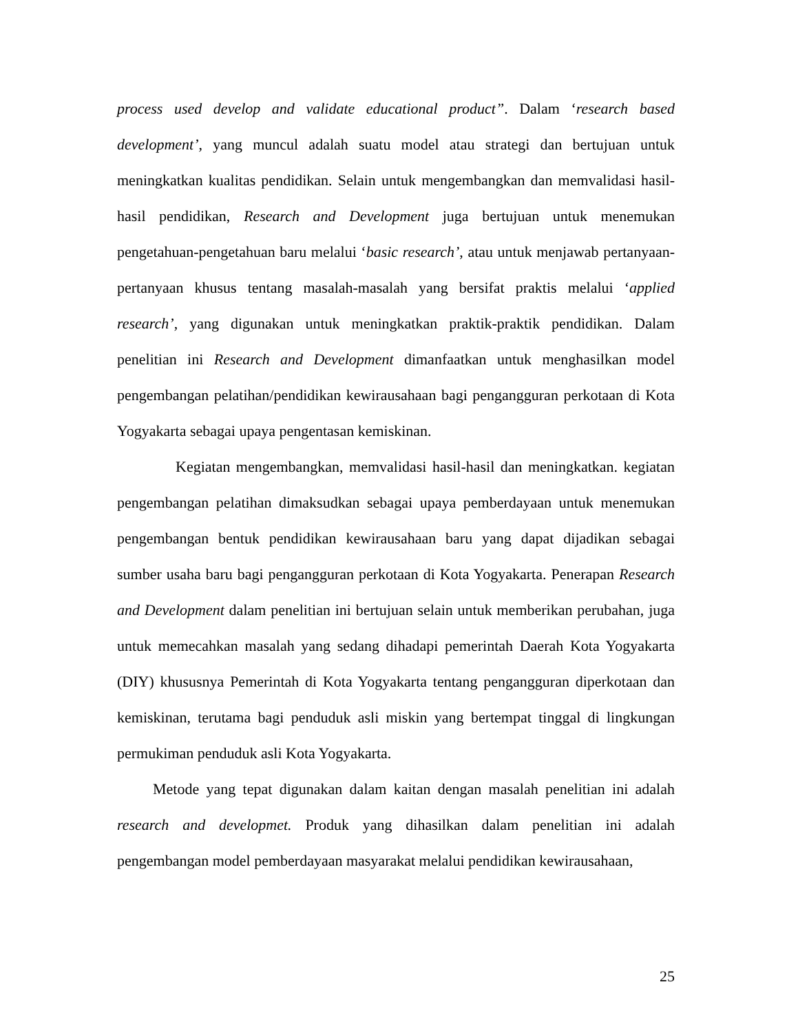process used develop and validate educational product”. Dalam ‘research based development’, yang muncul adalah suatu model atau strategi dan bertujuan untuk meningkatkan kualitas pendidikan. Selain untuk mengembangkan dan memvalidasi hasil-hasil pendidikan, Research and Development juga bertujuan untuk menemukan pengetahuan-pengetahuan baru melalui ‘basic research’, atau untuk menjawab pertanyaan-pertanyaan khusus tentang masalah-masalah yang bersifat praktis melalui ‘applied research’, yang digunakan untuk meningkatkan praktik-praktik pendidikan. Dalam penelitian ini Research and Development dimanfaatkan untuk menghasilkan model pengembangan pelatihan/pendidikan kewirausahaan bagi pengangguran perkotaan di Kota Yogyakarta sebagai upaya pengentasan kemiskinan.
Kegiatan mengembangkan, memvalidasi hasil-hasil dan meningkatkan. kegiatan pengembangan pelatihan dimaksudkan sebagai upaya pemberdayaan untuk menemukan pengembangan bentuk pendidikan kewirausahaan baru yang dapat dijadikan sebagai sumber usaha baru bagi pengangguran perkotaan di Kota Yogyakarta. Penerapan Research and Development dalam penelitian ini bertujuan selain untuk memberikan perubahan, juga untuk memecahkan masalah yang sedang dihadapi pemerintah Daerah Kota Yogyakarta (DIY) khususnya Pemerintah di Kota Yogyakarta tentang pengangguran diperkotaan dan kemiskinan, terutama bagi penduduk asli miskin yang bertempat tinggal di lingkungan permukiman penduduk asli Kota Yogyakarta.
Metode yang tepat digunakan dalam kaitan dengan masalah penelitian ini adalah research and developmet. Produk yang dihasilkan dalam penelitian ini adalah pengembangan model pemberdayaan masyarakat melalui pendidikan kewirausahaan,
25